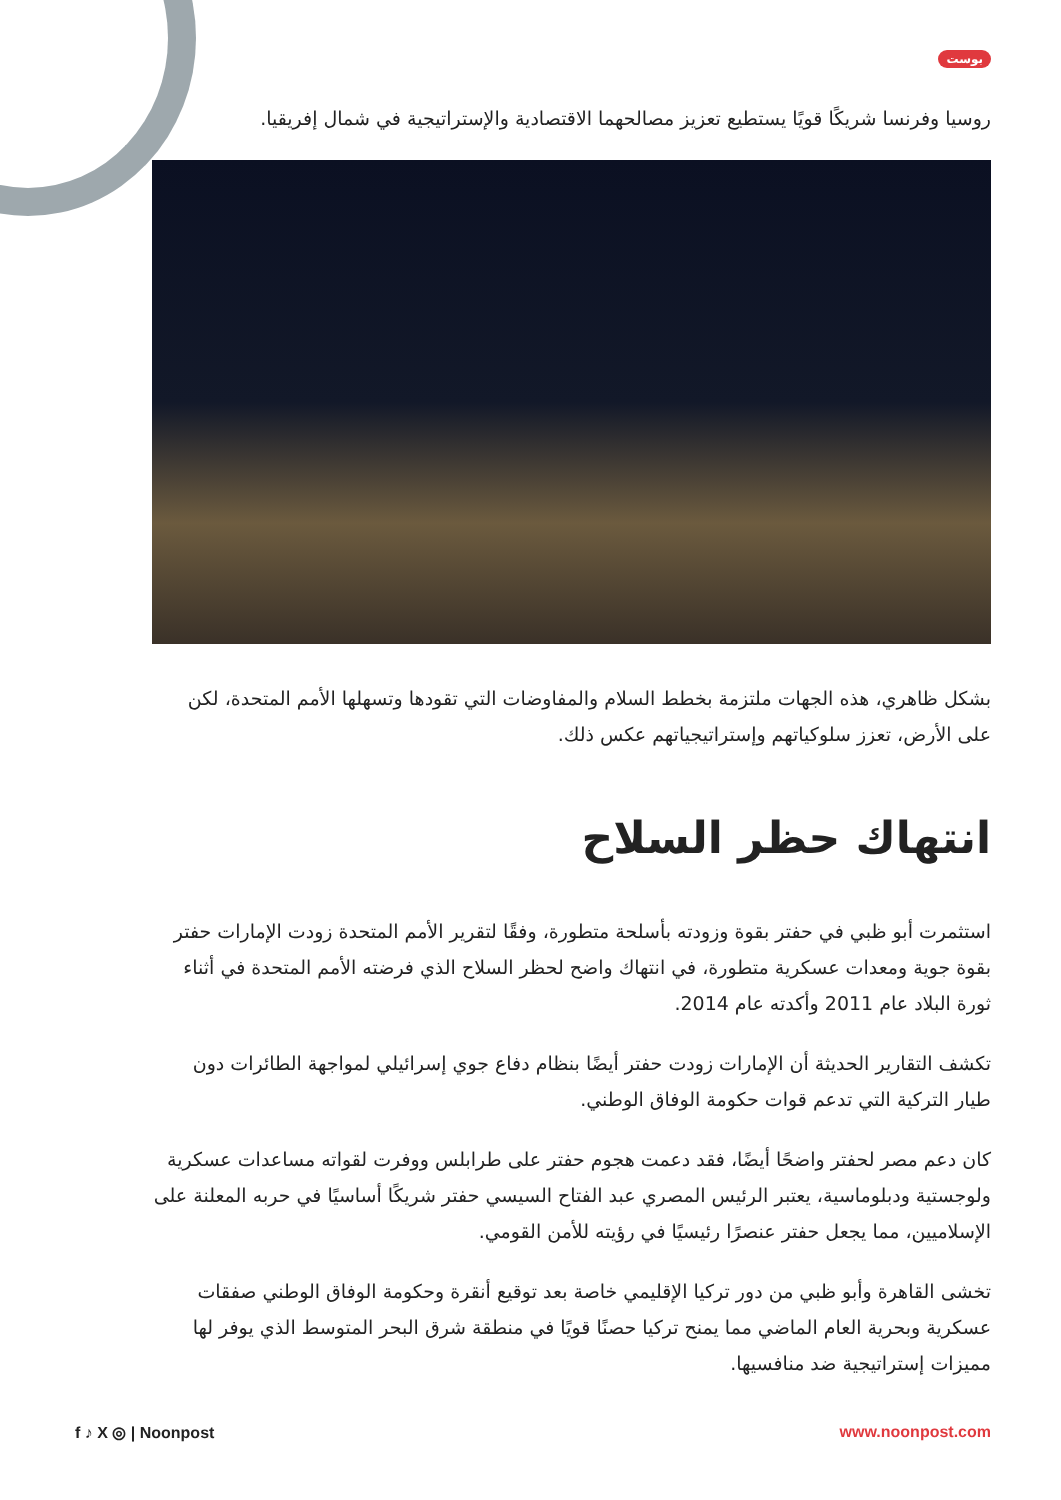بوست
روسيا وفرنسا شريكًا قويًا يستطيع تعزيز مصالحهما الاقتصادية والإستراتيجية في شمال إفريقيا.
بشكل ظاهري، هذه الجهات ملتزمة بخطط السلام والمفاوضات التي تقودها وتسهلها الأمم المتحدة، لكن على الأرض، تعزز سلوكياتهم وإستراتيجياتهم عكس ذلك.
انتهاك حظر السلاح
استثمرت أبو ظبي في حفتر بقوة وزودته بأسلحة متطورة، وفقًا لتقرير الأمم المتحدة زودت الإمارات حفتر بقوة جوية ومعدات عسكرية متطورة، في انتهاك واضح لحظر السلاح الذي فرضته الأمم المتحدة في أثناء ثورة البلاد عام 2011 وأكدته عام 2014.
تكشف التقارير الحديثة أن الإمارات زودت حفتر أيضًا بنظام دفاع جوي إسرائيلي لمواجهة الطائرات دون طيار التركية التي تدعم قوات حكومة الوفاق الوطني.
كان دعم مصر لحفتر واضحًا أيضًا، فقد دعمت هجوم حفتر على طرابلس ووفرت لقواته مساعدات عسكرية ولوجستية ودبلوماسية، يعتبر الرئيس المصري عبد الفتاح السيسي حفتر شريكًا أساسيًا في حربه المعلنة على الإسلاميين، مما يجعل حفتر عنصرًا رئيسيًا في رؤيته للأمن القومي.
تخشى القاهرة وأبو ظبي من دور تركيا الإقليمي خاصة بعد توقيع أنقرة وحكومة الوفاق الوطني صفقات عسكرية وبحرية العام الماضي مما يمنح تركيا حصنًا قويًا في منطقة شرق البحر المتوسط الذي يوفر لها مميزات إستراتيجية ضد منافسيها.
f ♪ X ◎ | Noonpost www.noonpost.com